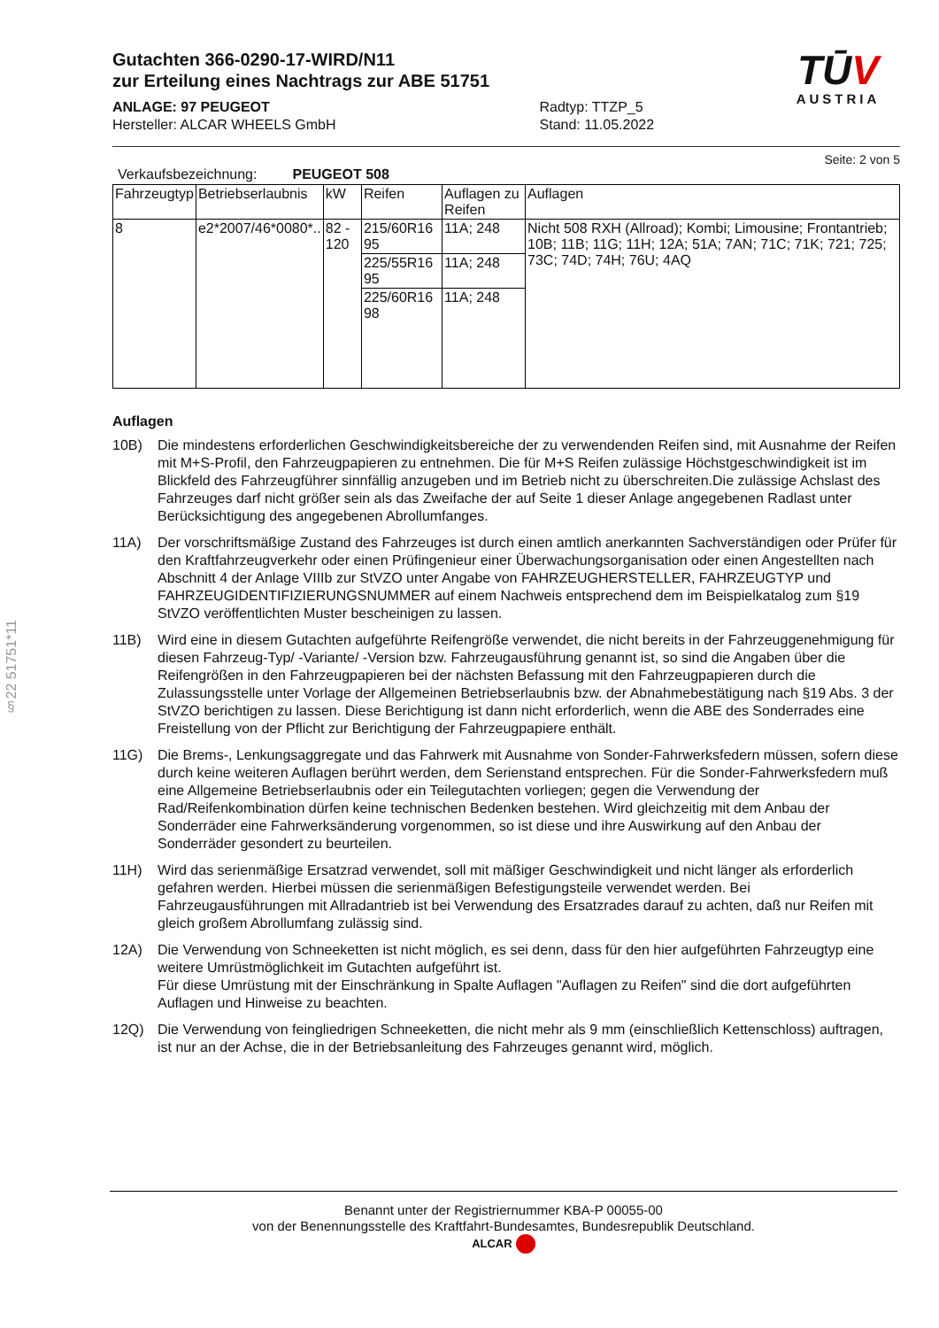§22 51751*11
Gutachten 366-0290-17-WIRD/N11
zur Erteilung eines Nachtrags zur ABE 51751
ANLAGE: 97 PEUGEOT
Hersteller: ALCAR WHEELS GmbH
Radtyp: TTZP_5
Stand: 11.05.2022
TŪV
AUSTRIA
Seite: 2 von 5
Verkaufsbezeichnung: PEUGEOT 508
| Fahrzeugtyp | Betriebserlaubnis | kW | Reifen | Auflagen zu Reifen | Auflagen |
| 8 | e2*2007/46*0080*.. | 82 - 120 | 215/60R16 95 | 11A; 248 | Nicht 508 RXH (Allroad); Kombi; Limousine; Frontantrieb; 10B; 11B; 11G; 11H; 12A; 51A; 7AN; 71C; 71K; 721; 725; 73C; 74D; 74H; 76U; 4AQ |
| | | | 225/55R16 95 | 11A; 248 | |
| | | | 225/60R16 98 | 11A; 248 | |
Auflagen
10B) Die mindestens erforderlichen Geschwindigkeitsbereiche der zu verwendenden Reifen sind, mit Ausnahme der Reifen mit M+S-Profil, den Fahrzeugpapieren zu entnehmen. Die für M+S Reifen zulässige Höchstgeschwindigkeit ist im Blickfeld des Fahrzeugführer sinnfällig anzugeben und im Betrieb nicht zu überschreiten.Die zulässige Achslast des Fahrzeuges darf nicht größer sein als das Zweifache der auf Seite 1 dieser Anlage angegebenen Radlast unter Berücksichtigung des angegebenen Abrollumfanges.
11A) Der vorschriftsmäßige Zustand des Fahrzeuges ist durch einen amtlich anerkannten Sachverständigen oder Prüfer für den Kraftfahrzeugverkehr oder einen Prüfingenieur einer Überwachungsorganisation oder einen Angestellten nach Abschnitt 4 der Anlage VIIIb zur StVZO unter Angabe von FAHRZEUGHERSTELLER, FAHRZEUGTYP und FAHRZEUGIDENTIFIZIERUNGSNUMMER auf einem Nachweis entsprechend dem im Beispielkatalog zum §19 StVZO veröffentlichten Muster bescheinigen zu lassen.
11B) Wird eine in diesem Gutachten aufgeführte Reifengröße verwendet, die nicht bereits in der Fahrzeuggenehmigung für diesen Fahrzeug-Typ/ -Variante/ -Version bzw. Fahrzeugausführung genannt ist, so sind die Angaben über die Reifengrößen in den Fahrzeugpapieren bei der nächsten Befassung mit den Fahrzeugpapieren durch die Zulassungsstelle unter Vorlage der Allgemeinen Betriebserlaubnis bzw. der Abnahmebestätigung nach §19 Abs. 3 der StVZO berichtigen zu lassen. Diese Berichtigung ist dann nicht erforderlich, wenn die ABE des Sonderrades eine Freistellung von der Pflicht zur Berichtigung der Fahrzeugpapiere enthält.
11G) Die Brems-, Lenkungsaggregate und das Fahrwerk mit Ausnahme von Sonder-Fahrwerksfedern müssen, sofern diese durch keine weiteren Auflagen berührt werden, dem Serienstand entsprechen. Für die Sonder-Fahrwerksfedern muß eine Allgemeine Betriebserlaubnis oder ein Teilegutachten vorliegen; gegen die Verwendung der Rad/Reifenkombination dürfen keine technischen Bedenken bestehen. Wird gleichzeitig mit dem Anbau der Sonderräder eine Fahrwerksänderung vorgenommen, so ist diese und ihre Auswirkung auf den Anbau der Sonderräder gesondert zu beurteilen.
11H) Wird das serienmäßige Ersatzrad verwendet, soll mit mäßiger Geschwindigkeit und nicht länger als erforderlich gefahren werden. Hierbei müssen die serienmäßigen Befestigungsteile verwendet werden. Bei Fahrzeugausführungen mit Allradantrieb ist bei Verwendung des Ersatzrades darauf zu achten, daß nur Reifen mit gleich großem Abrollumfang zulässig sind.
12A) Die Verwendung von Schneeketten ist nicht möglich, es sei denn, dass für den hier aufgeführten Fahrzeugtyp eine weitere Umrüstmöglichkeit im Gutachten aufgeführt ist.
Für diese Umrüstung mit der Einschränkung in Spalte Auflagen "Auflagen zu Reifen" sind die dort aufgeführten Auflagen und Hinweise zu beachten.
12Q) Die Verwendung von feingliedrigen Schneeketten, die nicht mehr als 9 mm (einschließlich Kettenschloss) auftragen, ist nur an der Achse, die in der Betriebsanleitung des Fahrzeuges genannt wird, möglich.
Benannt unter der Registriernummer KBA-P 00055-00
von der Benennungsstelle des Kraftfahrt-Bundesamtes, Bundesrepublik Deutschland.
ALCAR